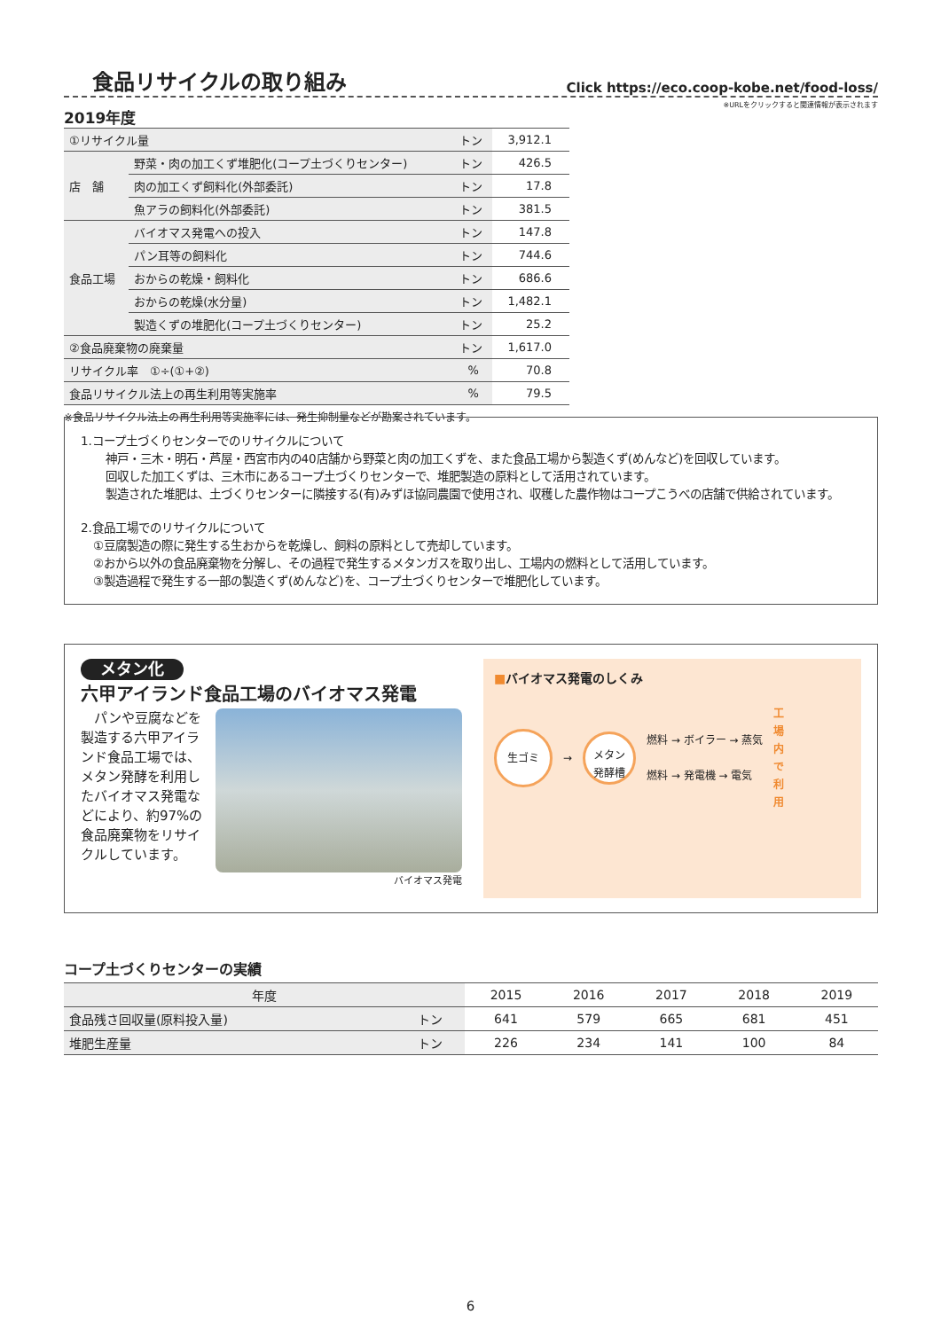食品リサイクルの取り組み
Click https://eco.coop-kobe.net/food-loss/
※URLをクリックすると関連情報が表示されます
2019年度
| ①リサイクル量 | | トン | 3,912.1 |
| 店 舗 | 野菜・肉の加工くず堆肥化(コープ土づくりセンター) | トン | 426.5 |
| | 肉の加工くず飼料化(外部委託) | トン | 17.8 |
| | 魚アラの飼料化(外部委託) | トン | 381.5 |
| 食品工場 | バイオマス発電への投入 | トン | 147.8 |
| | パン耳等の飼料化 | トン | 744.6 |
| | おからの乾燥・飼料化 | トン | 686.6 |
| | おからの乾燥(水分量) | トン | 1,482.1 |
| | 製造くずの堆肥化(コープ土づくりセンター) | トン | 25.2 |
| ②食品廃棄物の廃棄量 | | トン | 1,617.0 |
| リサイクル率 ①÷(①+②) | | % | 70.8 |
| 食品リサイクル法上の再生利用等実施率 | | % | 79.5 |
※食品リサイクル法上の再生利用等実施率には、発生抑制量などが勘案されています。
1.コープ土づくりセンターでのリサイクルについて
神戸・三木・明石・芦屋・西宮市内の40店舗から野菜と肉の加工くずを、また食品工場から製造くず(めんなど)を回収しています。
回収した加工くずは、三木市にあるコープ土づくりセンターで、堆肥製造の原料として活用されています。
製造された堆肥は、土づくりセンターに隣接する(有)みずほ協同農園で使用され、収穫した農作物はコープこうべの店舗で供給されています。
2.食品工場でのリサイクルについて
①豆腐製造の際に発生する生おからを乾燥し、飼料の原料として売却しています。
②おから以外の食品廃棄物を分解し、その過程で発生するメタンガスを取り出し、工場内の燃料として活用しています。
③製造過程で発生する一部の製造くず(めんなど)を、コープ土づくりセンターで堆肥化しています。
メタン化
六甲アイランド食品工場のバイオマス発電
　パンや豆腐などを製造する六甲アイランド食品工場では、メタン発酵を利用したバイオマス発電などにより、約97%の食品廃棄物をリサイクルしています。
バイオマス発電
■バイオマス発電のしくみ
生ゴミ
→
メタン
発酵槽
燃料 → ボイラー → 蒸気
燃料 → 発電機 → 電気
工場内で利用
コープ土づくりセンターの実績
| 年度 | | 2015 | 2016 | 2017 | 2018 | 2019 |
| --- | --- | --- | --- | --- | --- | --- |
| 食品残さ回収量(原料投入量) | トン | 641 | 579 | 665 | 681 | 451 |
| 堆肥生産量 | トン | 226 | 234 | 141 | 100 | 84 |
6